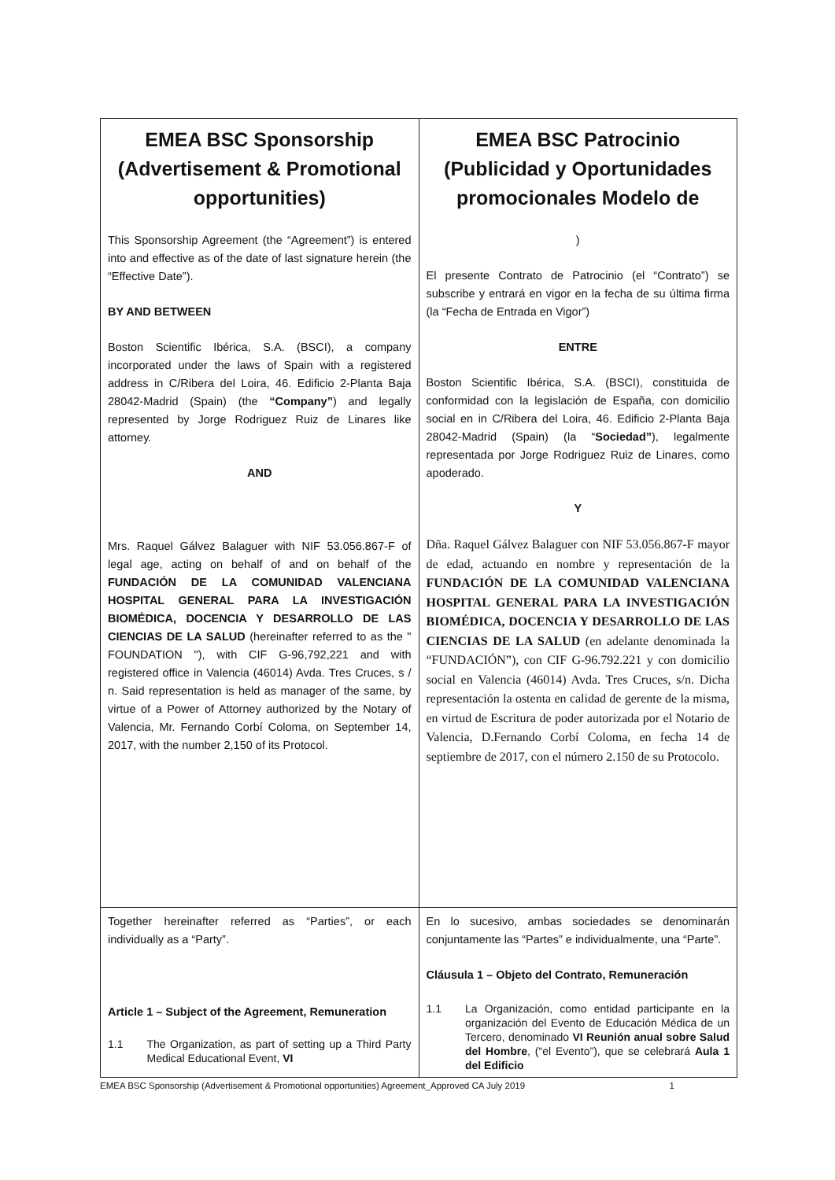| EMEA BSC Sponsorship (Advertisement & Promotional opportunities) This Sponsorship Agreement (the “Agreement”) is entered into and effective as of the date of last signature herein (the “Effective Date”). BY AND BETWEEN Boston Scientific Ibérica, S.A. (BSCI), a company incorporated under the laws of Spain with a registered address in C/Ribera del Loira, 46. Edificio 2-Planta Baja 28042-Madrid (Spain) (the “Company” ) and legally represented by Jorge Rodriguez Ruiz de Linares like attorney. AND Mrs. Raquel Gálvez Balaguer with NIF 53.056.867-F of legal age, acting on behalf of and on behalf of the FUNDACIÓN DE LA COMUNIDAD VALENCIANA HOSPITAL GENERAL PARA LA INVESTIGACIÓN BIOMÉDICA, DOCENCIA Y DESARROLLO DE LAS CIENCIAS DE LA SALUD (hereinafter referred to as the " FOUNDATION "), with CIF G-96,792,221 and with registered office in Valencia (46014) Avda. Tres Cruces, s / n. Said representation is held as manager of the same, by virtue of a Power of Attorney authorized by the Notary of Valencia, Mr. Fernando Corbí Coloma, on September 14, 2017, with the number 2,150 of its Protocol. | EMEA BSC Patrocinio (Publicidad y Oportunidades promocionales Modelo de ) El presente Contrato de Patrocinio (el “Contrato”) se subscribe y entrará en vigor en la fecha de su última firma (la “Fecha de Entrada en Vigor”) ENTRE Boston Scientific Ibérica, S.A. (BSCI), constituida de conformidad con la legislación de España, con domicilio social en in C/Ribera del Loira, 46. Edificio 2-Planta Baja 28042-Madrid (Spain) (la “ Sociedad” ), legalmente representada por Jorge Rodriguez Ruiz de Linares, como apoderado. Y Dña. Raquel Gálvez Balaguer con NIF 53.056.867-F mayor de edad, actuando en nombre y representación de la FUNDACIÓN DE LA COMUNIDAD VALENCIANA HOSPITAL GENERAL PARA LA INVESTIGACIÓN BIOMÉDICA, DOCENCIA Y DESARROLLO DE LAS CIENCIAS DE LA SALUD (en adelante denominada la “FUNDACIÓN”), con CIF G-96.792.221 y con domicilio social en Valencia (46014) Avda. Tres Cruces, s/n. Dicha representación la ostenta en calidad de gerente de la misma, en virtud de Escritura de poder autorizada por el Notario de Valencia, D.Fernando Corbí Coloma, en fecha 14 de septiembre de 2017, con el número 2.150 de su Protocolo. |
| Together hereinafter referred as “Parties”, or each individually as a “Party”. Article 1 – Subject of the Agreement, Remuneration 1.1 The Organization, as part of setting up a Third Party Medical Educational Event, VI | En lo sucesivo, ambas sociedades se denominarán conjuntamente las “Partes” e individualmente, una “Parte”. Cláusula 1 – Objeto del Contrato, Remuneración 1.1 La Organización, como entidad participante en la organización del Evento de Educación Médica de un Tercero, denominado VI Reunión anual sobre Salud del Hombre , (“el Evento”), que se celebrará Aula 1 del Edificio |
EMEA BSC Sponsorship (Advertisement & Promotional opportunities) Agreement_Approved CA July 2019 1